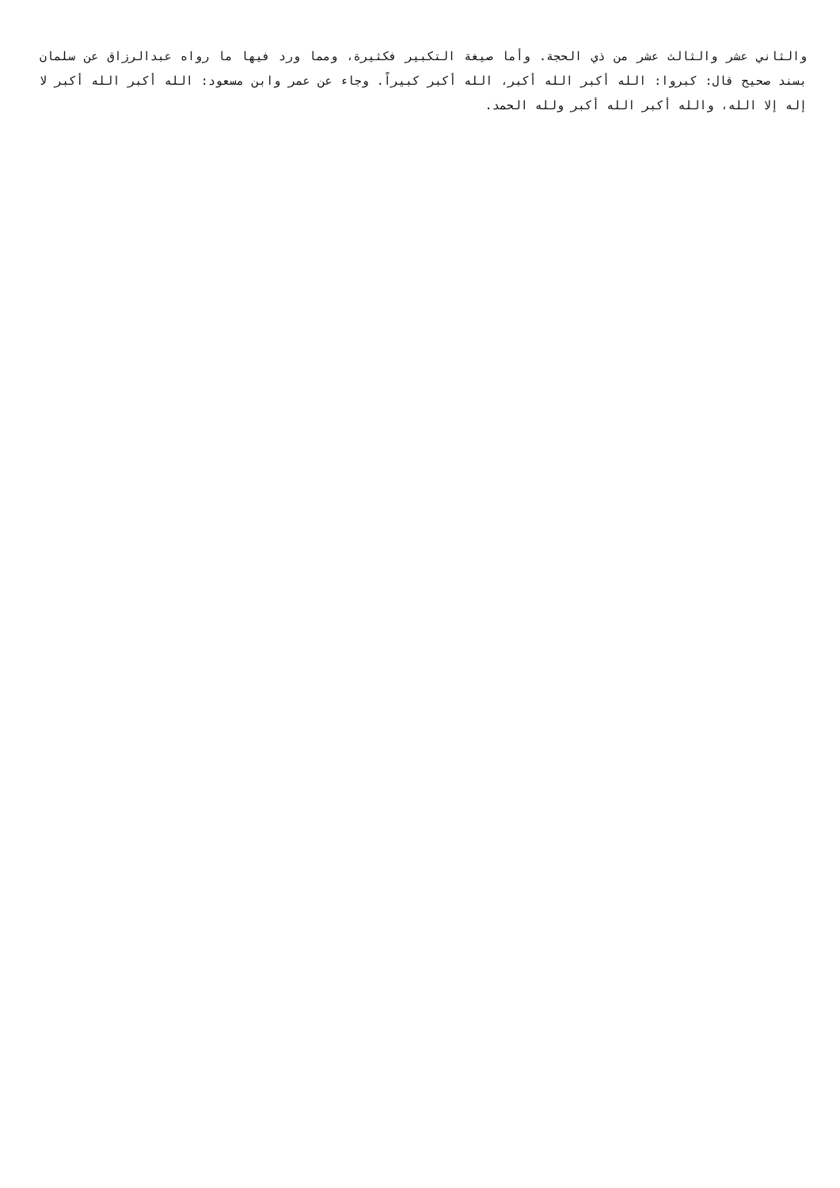والثاني عشر والثالث عشر من ذي الحجة. وأما صيغة التكبير فكثيرة، ومما ورد فيها ما رواه عبدالرزاق عن سلمان بسند صحيح قال: كبروا: الله أكبر الله أكبر، الله أكبر كبيراً. وجاء عن عمر وابن مسعود: الله أكبر الله أكبر لا إله إلا الله، والله أكبر الله أكبر ولله الحمد.